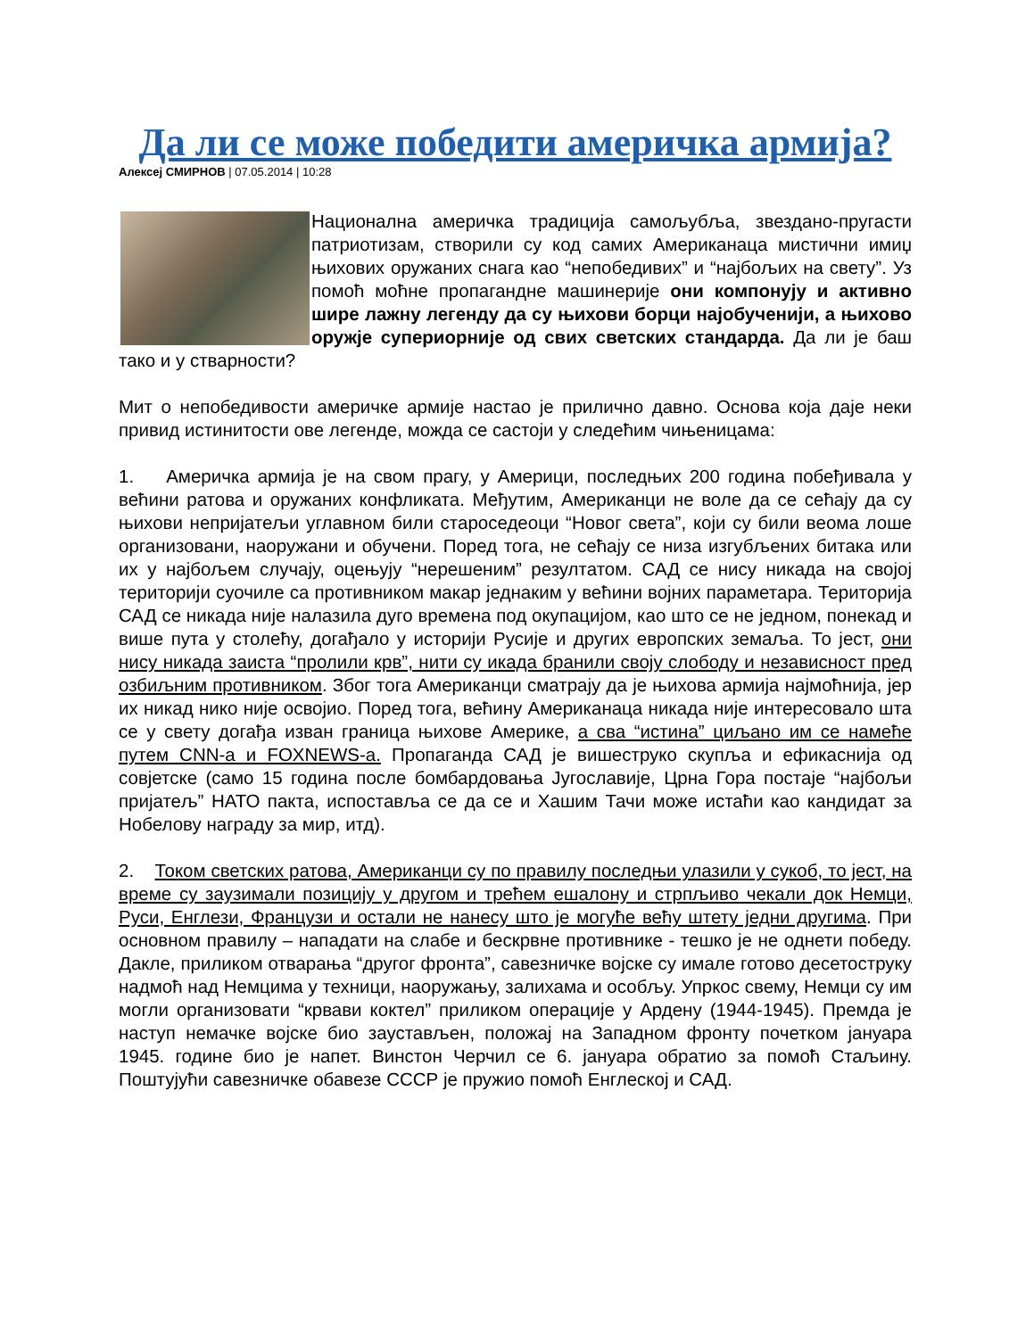Да ли се може победити америчка армија?
Алексеј СМИРНОВ | 07.05.2014 | 10:28
Национална америчка традиција самољубља, звездано-пругасти патриотизам, створили су код самих Американаца мистични имиџ њихових оружаних снага као “непобедивих” и “најбољих на свету”. Уз помоћ моћне пропагандне машинерије они компонују и активно шире лажну легенду да су њихови борци најобученији, а њихово оружје супериорније од свих светских стандарда. Да ли је баш тако и у стварности?
Мит о непобедивости америчке армије настао је прилично давно. Основа која даје неки привид истинитости ове легенде, можда се састоји у следећим чињеницама:
1. Америчка армија је на свом прагу, у Америци, последњих 200 година побеђивала у већини ратова и оружаних конфликата. Међутим, Американци не воле да се сећају да су њихови непријатељи углавном били староседеоци “Новог света”, који су били веома лоше организовани, наоружани и обучени. Поред тога, не сећају се низа изгубљених битака или их у најбољем случају, оцењују “нерешеним” резултатом. САД се нису никада на својој територији суочиле са противником макар једнаким у већини војних параметара. Територија САД се никада није налазила дуго времена под окупацијом, као што се не једном, понекад и више пута у столећу, догађало у историји Русије и других европских земаља. То јест, они нису никада заиста “пролили крв”, нити су икада бранили своју слободу и независност пред озбиљним противником. Због тога Американци сматрају да је њихова армија најмоћнија, јер их никад нико није освојио. Поред тога, већину Американаца никада није интересовало шта се у свету догађа изван граница њихове Америке, а сва “истина” циљано им се намеће путем CNN-а и FOXNEWS-а. Пропаганда САД је вишеструко скупља и ефикаснија од совјетске (само 15 година после бомбардовања Југославије, Црна Гора постаје “најбољи пријатељ” НАТО пакта, испоставља се да се и Хашим Тачи може истаћи као кандидат за Нобелову награду за мир, итд).
2. Током светских ратова, Американци су по правилу последњи улазили у сукоб, то јест, на време су заузимали позицију у другом и трећем ешалону и стрпљиво чекали док Немци, Руси, Енглези, Французи и остали не нанесу што је могуће већу штету једни другима. При основном правилу – нападати на слабе и бескрвне противнике - тешко је не однети победу. Дакле, приликом отварања “другог фронта”, савезничке војске су имале готово десетоструку надмоћ над Немцима у техници, наоружању, залихама и особљу. Упркос свему, Немци су им могли организовати “крвави коктел” приликом операције у Ардену (1944-1945). Премда је наступ немачке војске био заустављен, положај на Западном фронту почетком јануара 1945. године био је напет. Винстон Черчил се 6. јануара обратио за помоћ Стаљину. Поштујући савезничке обавезе СССР је пружио помоћ Енглеској и САД.